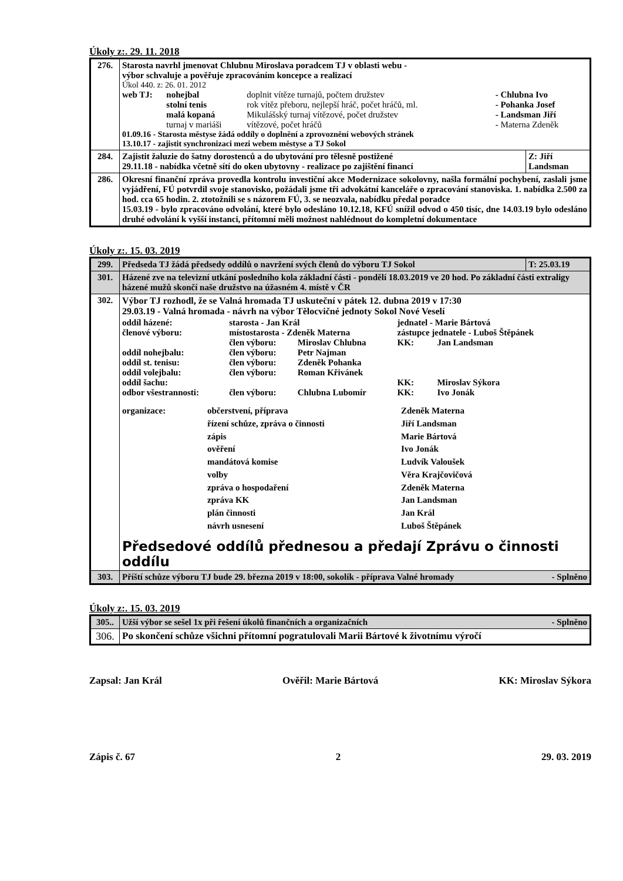Úkoly z:. 29. 11. 2018
| 276. | Starosta navrhl jmenovat Chlubnu Miroslava poradcem TJ v oblasti webu - výbor schvaluje a pověřuje zpracováním koncepce a realizací Úkol 440. z: 26. 01. 2012 / web TJ: / nohejbal / doplnit vítěze turnajů, počtem družstev / - Chlubna Ivo / / / stolní tenis / rok vítěz přeboru, nejlepší hráč, počet hráčů, ml. / - Pohanka Josef / / / malá kopaná / Mikulášský turnaj vítězové, počet družstev / - Landsman Jiří / / / turnaj v mariáši / vítězové, počet hráčů / - Materna Zdeněk / 01.09.16 - Starosta městyse žádá oddíly o doplnění a zprovoznění webových stránek 13.10.17 - zajistit synchronizaci mezi webem městyse a TJ Sokol | |
| 284. | Zajistit žaluzie do šatny dorostenců a do ubytování pro tělesně postižené 29.11.18 - nabídka včetně sítí do oken ubytovny - realizace po zajištění financí | Z: Jiří Landsman |
| 286. | Okresní finanční zpráva provedla kontrolu investiční akce Modernizace sokolovny, našla formální pochybení, zaslali jsme vyjádření, FÚ potvrdil svoje stanovisko, požádali jsme tři advokátní kanceláře o zpracování stanoviska. 1. nabídka 2.500 za hod. cca 65 hodin. 2. ztotožnili se s názorem FÚ, 3. se neozvala, nabídku předal poradce 15.03.19 - bylo zpracováno odvolání, které bylo odesláno 10.12.18, KFÚ snížil odvod o 450 tisíc, dne 14.03.19 bylo odesláno druhé odvolání k vyšší instanci, přítomní měli možnost nahlédnout do kompletní dokumentace | |
Úkoly z:. 15. 03. 2019
| 299. | Předseda TJ žádá předsedy oddílů o navržení svých členů do výboru TJ Sokol | T: 25.03.19 |
| 301. | Házené zve na televizní utkání posledního kola základní části - pondělí 18.03.2019 ve 20 hod. Po základní části extraligy házené mužů skončí naše družstvo na úžasném 4. místě v ČR | |
| 302. | Výbor TJ rozhodl, že se Valná hromada TJ uskuteční v pátek 12. dubna 2019 v 17:30 29.03.19 - Valná hromada - návrh na výbor Tělocvičné jednoty Sokol Nové Veselí / oddíl házené: / starosta - Jan Král / / jednatel - Marie Bártová / / / členové výboru: / místostarosta - Zdeněk Materna / / zástupce jednatele - Luboš Štěpánek / / / / člen výboru: / Miroslav Chlubna / KK: / Jan Landsman / / oddíl nohejbalu: / člen výboru: / Petr Najman / / / / oddíl st. tenisu: / člen výboru: / Zdeněk Pohanka / / / / oddíl volejbalu: / člen výboru: / Roman Křivánek / / / / oddíl šachu: / / / KK: / Miroslav Sýkora / / odbor všestrannosti: / člen výboru: / Chlubna Lubomír / KK: / Ivo Jonák / / organizace: / občerstvení, příprava / Zdeněk Materna / / / řízení schůze, zpráva o činnosti / Jiří Landsman / / / zápis / Marie Bártová / / / ověření / Ivo Jonák / / / mandátová komise / Ludvík Valoušek / / / volby / Věra Krajčovičová / / / zpráva o hospodaření / Zdeněk Materna / / / zpráva KK / Jan Landsman / / / plán činnosti / Jan Král / / / návrh usnesení / Luboš Štěpánek / Předsedové oddílů přednesou a předají Zprávu o činnosti oddílu | |
| 303. | Příští schůze výboru TJ bude 29. března 2019 v 18:00, sokolík - příprava Valné hromady - Splněno | |
Úkoly z:. 15. 03. 2019
| 305.. | Užší výbor se sešel 1x při řešení úkolů finančních a organizačních - Splněno |
| 306. | Po skončení schůze všichni přítomní pogratulovali Marii Bártové k životnímu výročí |
Zapsal: Jan Král Ověřil: Marie Bártová KK: Miroslav Sýkora
Zápis č. 67 2 29. 03. 2019